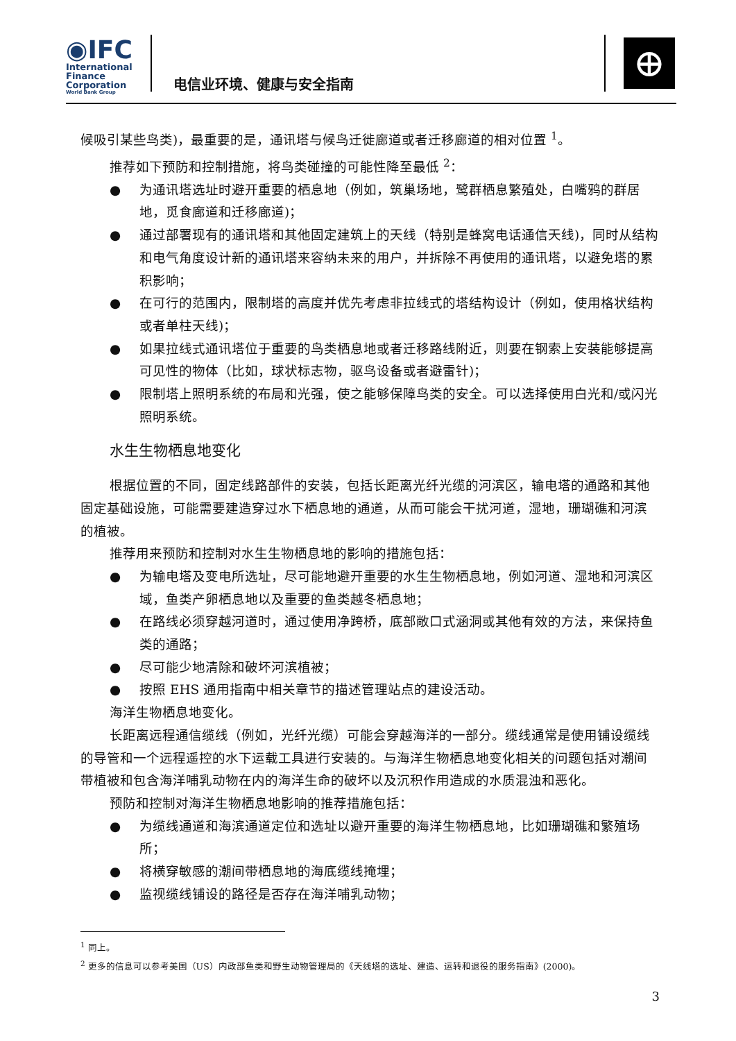◉IFC
International
Finance
Corporation
World Bank Group
电信业环境、健康与安全指南 ⊕
候吸引某些鸟类)，最重要的是，通讯塔与候鸟迁徙廊道或者迁移廊道的相对位置 <sup>1</sup>。
推荐如下预防和控制措施，将鸟类碰撞的可能性降至最低 <sup>2</sup>：
● 为通讯塔选址时避开重要的栖息地（例如，筑巢场地，鹭群栖息繁殖处，白嘴鸦的群居地，觅食廊道和迁移廊道)；
● 通过部署现有的通讯塔和其他固定建筑上的天线（特别是蜂窝电话通信天线)，同时从结构和电气角度设计新的通讯塔来容纳未来的用户，并拆除不再使用的通讯塔，以避免塔的累积影响；
● 在可行的范围内，限制塔的高度并优先考虑非拉线式的塔结构设计（例如，使用格状结构或者单柱天线)；
● 如果拉线式通讯塔位于重要的鸟类栖息地或者迁移路线附近，则要在钢索上安装能够提高可见性的物体（比如，球状标志物，驱鸟设备或者避雷针)；
● 限制塔上照明系统的布局和光强，使之能够保障鸟类的安全。可以选择使用白光和/或闪光照明系统。
水生生物栖息地变化
根据位置的不同，固定线路部件的安装，包括长距离光纤光缆的河滨区，输电塔的通路和其他固定基础设施，可能需要建造穿过水下栖息地的通道，从而可能会干扰河道，湿地，珊瑚礁和河滨的植被。
推荐用来预防和控制对水生生物栖息地的影响的措施包括：
● 为输电塔及变电所选址，尽可能地避开重要的水生生物栖息地，例如河道、湿地和河滨区域，鱼类产卵栖息地以及重要的鱼类越冬栖息地；
● 在路线必须穿越河道时，通过使用净跨桥，底部敞口式涵洞或其他有效的方法，来保持鱼类的通路；
● 尽可能少地清除和破坏河滨植被；
● 按照 EHS 通用指南中相关章节的描述管理站点的建设活动。
海洋生物栖息地变化。
长距离远程通信缆线（例如，光纤光缆）可能会穿越海洋的一部分。缆线通常是使用铺设缆线的导管和一个远程遥控的水下运载工具进行安装的。与海洋生物栖息地变化相关的问题包括对潮间带植被和包含海洋哺乳动物在内的海洋生命的破坏以及沉积作用造成的水质混浊和恶化。
预防和控制对海洋生物栖息地影响的推荐措施包括：
● 为缆线通道和海滨通道定位和选址以避开重要的海洋生物栖息地，比如珊瑚礁和繁殖场所；
● 将横穿敏感的潮间带栖息地的海底缆线掩埋；
● 监视缆线铺设的路径是否存在海洋哺乳动物；
<sup>1</sup> 同上。
<sup>2</sup> 更多的信息可以参考美国（US）内政部鱼类和野生动物管理局的《天线塔的选址、建造、运转和退役的服务指南》(2000)。
3